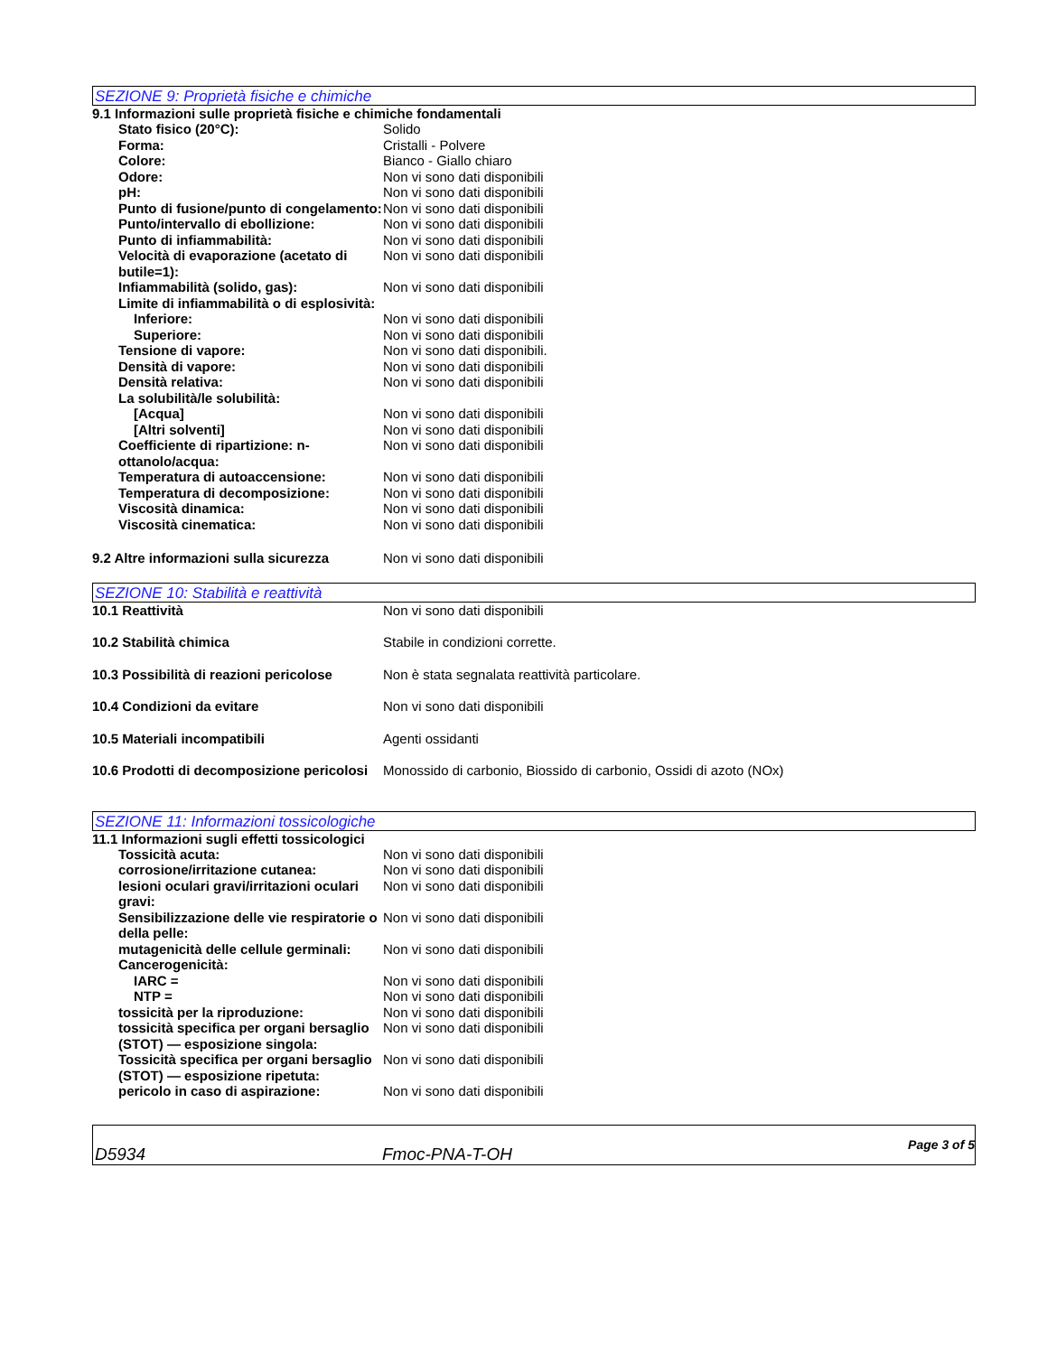SEZIONE 9: Proprietà fisiche e chimiche
9.1 Informazioni sulle proprietà fisiche e chimiche fondamentali
| Stato fisico (20°C): | Solido |
| Forma: | Cristalli - Polvere |
| Colore: | Bianco - Giallo chiaro |
| Odore: | Non vi sono dati disponibili |
| pH: | Non vi sono dati disponibili |
| Punto di fusione/punto di congelamento: | Non vi sono dati disponibili |
| Punto/intervallo di ebollizione: | Non vi sono dati disponibili |
| Punto di infiammabilità: | Non vi sono dati disponibili |
| Velocità di evaporazione (acetato di butile=1): | Non vi sono dati disponibili |
| Infiammabilità (solido, gas): | Non vi sono dati disponibili |
| Limite di infiammabilità o di esplosività: | |
| Inferiore: | Non vi sono dati disponibili |
| Superiore: | Non vi sono dati disponibili |
| Tensione di vapore: | Non vi sono dati disponibili. |
| Densità di vapore: | Non vi sono dati disponibili |
| Densità relativa: | Non vi sono dati disponibili |
| La solubilità/le solubilità: | |
| [Acqua] | Non vi sono dati disponibili |
| [Altri solventi] | Non vi sono dati disponibili |
| Coefficiente di ripartizione: n-ottanolo/acqua: | Non vi sono dati disponibili |
| Temperatura di autoaccensione: | Non vi sono dati disponibili |
| Temperatura di decomposizione: | Non vi sono dati disponibili |
| Viscosità dinamica: | Non vi sono dati disponibili |
| Viscosità cinematica: | Non vi sono dati disponibili |
| 9.2 Altre informazioni sulla sicurezza | Non vi sono dati disponibili |
SEZIONE 10: Stabilità e reattività
| 10.1 Reattività | Non vi sono dati disponibili |
| 10.2 Stabilità chimica | Stabile in condizioni corrette. |
| 10.3 Possibilità di reazioni pericolose | Non è stata segnalata reattività particolare. |
| 10.4 Condizioni da evitare | Non vi sono dati disponibili |
| 10.5 Materiali incompatibili | Agenti ossidanti |
| 10.6 Prodotti di decomposizione pericolosi | Monossido di carbonio, Biossido di carbonio, Ossidi di azoto (NOx) |
SEZIONE 11: Informazioni tossicologiche
11.1 Informazioni sugli effetti tossicologici
| Tossicità acuta: | Non vi sono dati disponibili |
| corrosione/irritazione cutanea: | Non vi sono dati disponibili |
| lesioni oculari gravi/irritazioni oculari gravi: | Non vi sono dati disponibili |
| Sensibilizzazione delle vie respiratorie o della pelle: | Non vi sono dati disponibili |
| mutagenicità delle cellule germinali: | Non vi sono dati disponibili |
| Cancerogenicità: | |
| IARC = | Non vi sono dati disponibili |
| NTP = | Non vi sono dati disponibili |
| tossicità per la riproduzione: | Non vi sono dati disponibili |
| tossicità specifica per organi bersaglio (STOT) — esposizione singola: | Non vi sono dati disponibili |
| Tossicità specifica per organi bersaglio (STOT) — esposizione ripetuta: | Non vi sono dati disponibili |
| pericolo in caso di aspirazione: | Non vi sono dati disponibili |
D5934 Fmoc-PNA-T-OH Page 3 of 5